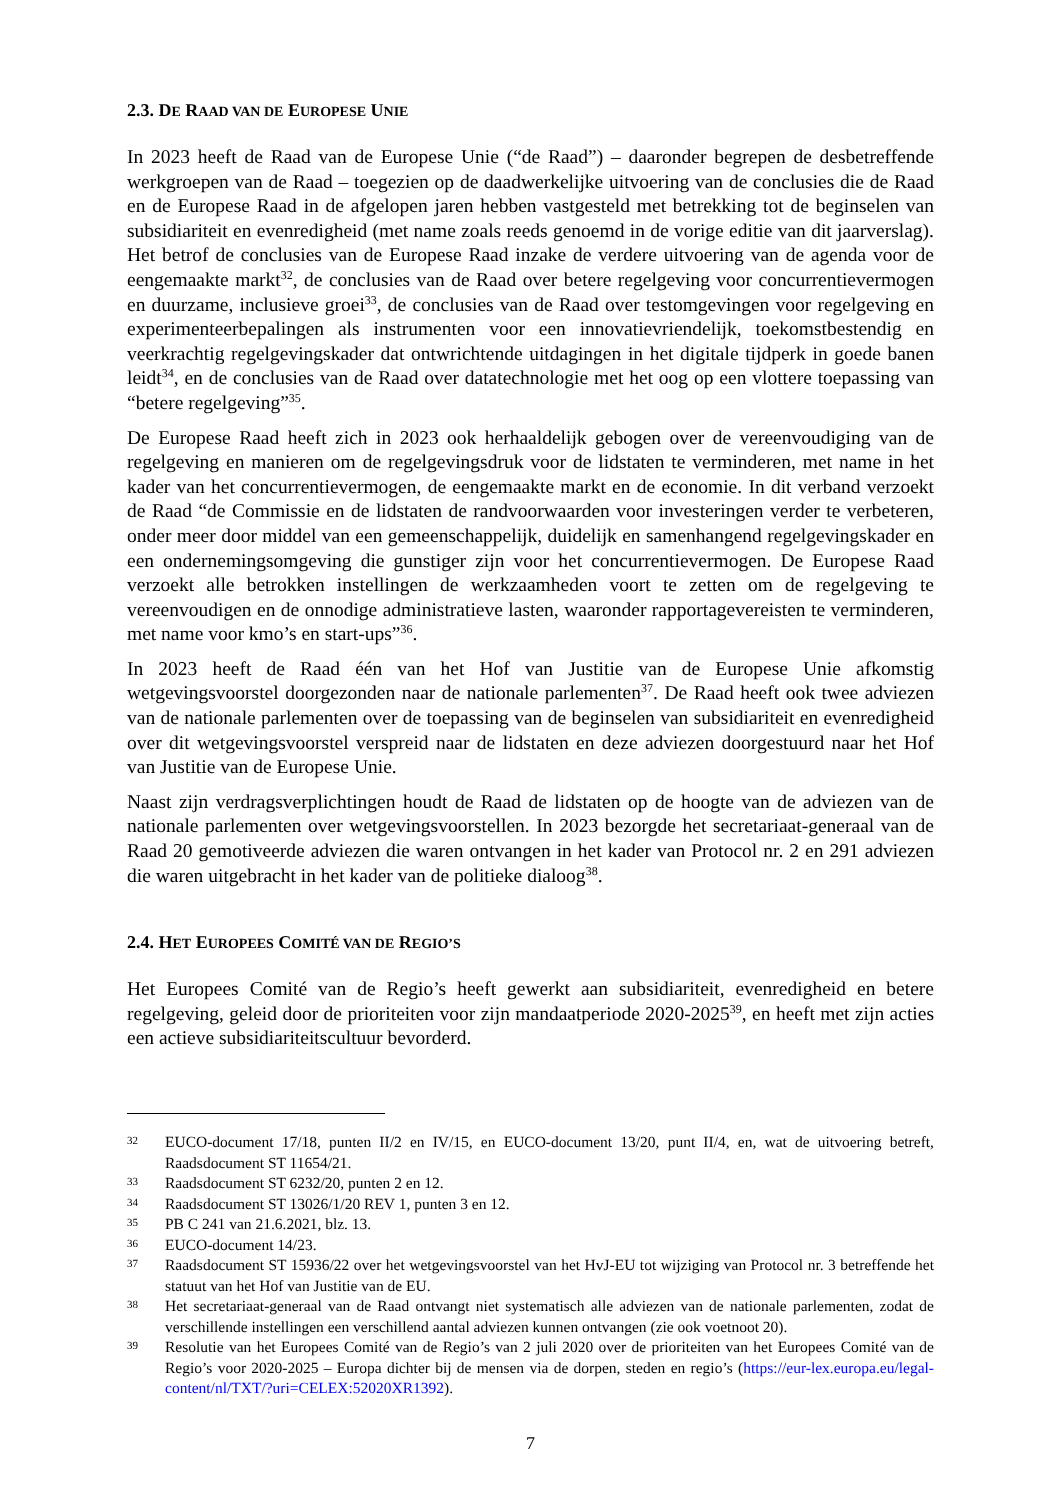2.3. DE RAAD VAN DE EUROPESE UNIE
In 2023 heeft de Raad van de Europese Unie (“de Raad”) – daaronder begrepen de desbetreffende werkgroepen van de Raad – toegezien op de daadwerkelijke uitvoering van de conclusies die de Raad en de Europese Raad in de afgelopen jaren hebben vastgesteld met betrekking tot de beginselen van subsidiariteit en evenredigheid (met name zoals reeds genoemd in de vorige editie van dit jaarverslag). Het betrof de conclusies van de Europese Raad inzake de verdere uitvoering van de agenda voor de eengemaakte markt<sup>32</sup>, de conclusies van de Raad over betere regelgeving voor concurrentievermogen en duurzame, inclusieve groei<sup>33</sup>, de conclusies van de Raad over testomgevingen voor regelgeving en experimenteerbepalingen als instrumenten voor een innovatievriendelijk, toekomstbestendig en veerkrachtig regelgevingskader dat ontwrichtende uitdagingen in het digitale tijdperk in goede banen leidt<sup>34</sup>, en de conclusies van de Raad over datatechnologie met het oog op een vlottere toepassing van “betere regelgeving”<sup>35</sup>.
De Europese Raad heeft zich in 2023 ook herhaaldelijk gebogen over de vereenvoudiging van de regelgeving en manieren om de regelgevingsdruk voor de lidstaten te verminderen, met name in het kader van het concurrentievermogen, de eengemaakte markt en de economie. In dit verband verzoekt de Raad “de Commissie en de lidstaten de randvoorwaarden voor investeringen verder te verbeteren, onder meer door middel van een gemeenschappelijk, duidelijk en samenhangend regelgevingskader en een ondernemingsomgeving die gunstiger zijn voor het concurrentievermogen. De Europese Raad verzoekt alle betrokken instellingen de werkzaamheden voort te zetten om de regelgeving te vereenvoudigen en de onnodige administratieve lasten, waaronder rapportagevereisten te verminderen, met name voor kmo’s en start-ups”<sup>36</sup>.
In 2023 heeft de Raad één van het Hof van Justitie van de Europese Unie afkomstig wetgevingsvoorstel doorgezonden naar de nationale parlementen<sup>37</sup>. De Raad heeft ook twee adviezen van de nationale parlementen over de toepassing van de beginselen van subsidiariteit en evenredigheid over dit wetgevingsvoorstel verspreid naar de lidstaten en deze adviezen doorgestuurd naar het Hof van Justitie van de Europese Unie.
Naast zijn verdragsverplichtingen houdt de Raad de lidstaten op de hoogte van de adviezen van de nationale parlementen over wetgevingsvoorstellen. In 2023 bezorgde het secretariaat-generaal van de Raad 20 gemotiveerde adviezen die waren ontvangen in het kader van Protocol nr. 2 en 291 adviezen die waren uitgebracht in het kader van de politieke dialoog<sup>38</sup>.
2.4. HET EUROPEES COMITÉ VAN DE REGIO’S
Het Europees Comité van de Regio’s heeft gewerkt aan subsidiariteit, evenredigheid en betere regelgeving, geleid door de prioriteiten voor zijn mandaatperiode 2020-2025<sup>39</sup>, en heeft met zijn acties een actieve subsidiariteitscultuur bevorderd.
32 EUCO-document 17/18, punten II/2 en IV/15, en EUCO-document 13/20, punt II/4, en, wat de uitvoering betreft, Raadsdocument ST 11654/21.
33 Raadsdocument ST 6232/20, punten 2 en 12.
34 Raadsdocument ST 13026/1/20 REV 1, punten 3 en 12.
35 PB C 241 van 21.6.2021, blz. 13.
36 EUCO-document 14/23.
37 Raadsdocument ST 15936/22 over het wetgevingsvoorstel van het HvJ-EU tot wijziging van Protocol nr. 3 betreffende het statuut van het Hof van Justitie van de EU.
38 Het secretariaat-generaal van de Raad ontvangt niet systematisch alle adviezen van de nationale parlementen, zodat de verschillende instellingen een verschillend aantal adviezen kunnen ontvangen (zie ook voetnoot 20).
39 Resolutie van het Europees Comité van de Regio’s van 2 juli 2020 over de prioriteiten van het Europees Comité van de Regio’s voor 2020-2025 – Europa dichter bij de mensen via de dorpen, steden en regio’s (https://eur-lex.europa.eu/legal-content/nl/TXT/?uri=CELEX:52020XR1392).
7